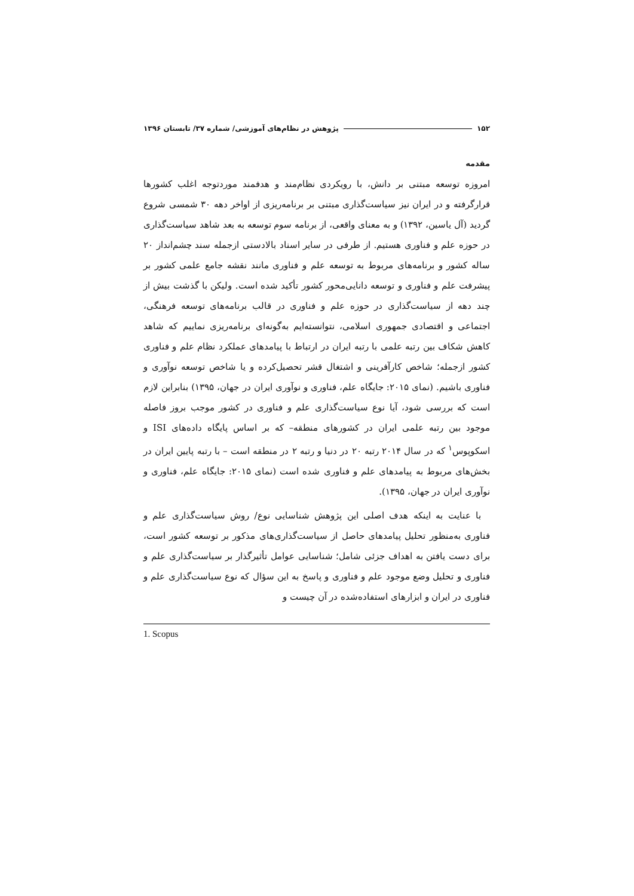۱۵۲ پژوهش در نظام‌های آموزشی/ شماره ۳۷/ تابستان ۱۳۹۶
مقدمه
امروزه توسعه مبتنی بر دانش، با رویکردی نظام‌مند و هدفمند موردتوجه اغلب کشورها قرارگرفته و در ایران نیز سیاست‌گذاری مبتنی بر برنامه‌ریزی از اواخر دهه ۳۰ شمسی شروع گردید (آل یاسین، ۱۳۹۲) و به معنای واقعی، از برنامه سوم توسعه به بعد شاهد سیاست‌گذاری در حوزه علم و فناوری هستیم. از طرفی در سایر اسناد بالادستی ازجمله سند چشم‌انداز ۲۰ ساله کشور و برنامه‌های مربوط به توسعه علم و فناوری مانند نقشه جامع علمی کشور بر پیشرفت علم و فناوری و توسعه دانایی‌محور کشور تأکید شده است. ولیکن با گذشت بیش از چند دهه از سیاست‌گذاری در حوزه علم و فناوری در قالب برنامه‌های توسعه فرهنگی، اجتماعی و اقتصادی جمهوری اسلامی، نتوانسته‌ایم به‌گونه‌ای برنامه‌ریزی نماییم که شاهد کاهش شکاف بین رتبه علمی با رتبه ایران در ارتباط با پیامدهای عملکرد نظام علم و فناوری کشور ازجمله؛ شاخص کارآفرینی و اشتغال قشر تحصیل‌کرده و یا شاخص توسعه نوآوری و فناوری باشیم. (نمای ۲۰۱۵: جایگاه علم، فناوری و نوآوری ایران در جهان، ۱۳۹۵) بنابراین لازم است که بررسی شود، آیا نوع سیاست‌گذاری علم و فناوری در کشور موجب بروز فاصله موجود بین رتبه علمی ایران در کشورهای منطقه– که بر اساس پایگاه داده‌های ISI و اسکوپوس<sup>۱</sup> که در سال ۲۰۱۴ رتبه ۲۰ در دنیا و رتبه ۲ در منطقه است – با رتبه پایین ایران در بخش‌های مربوط به پیامدهای علم و فناوری شده است (نمای ۲۰۱۵: جایگاه علم، فناوری و نوآوری ایران در جهان، ۱۳۹۵).
با عنایت به اینکه هدف اصلی این پژوهش شناسایی نوع/ روش سیاست‌گذاری علم و فناوری به‌منظور تحلیل پیامدهای حاصل از سیاست‌گذاری‌های مذکور بر توسعه کشور است، برای دست یافتن به اهداف جزئی شامل؛ شناسایی عوامل تأثیرگذار بر سیاست‌گذاری علم و فناوری و تحلیل وضع موجود علم و فناوری و پاسخ به این سؤال که نوع سیاست‌گذاری علم و فناوری در ایران و ابزارهای استفاده‌شده در آن چیست و
1. Scopus